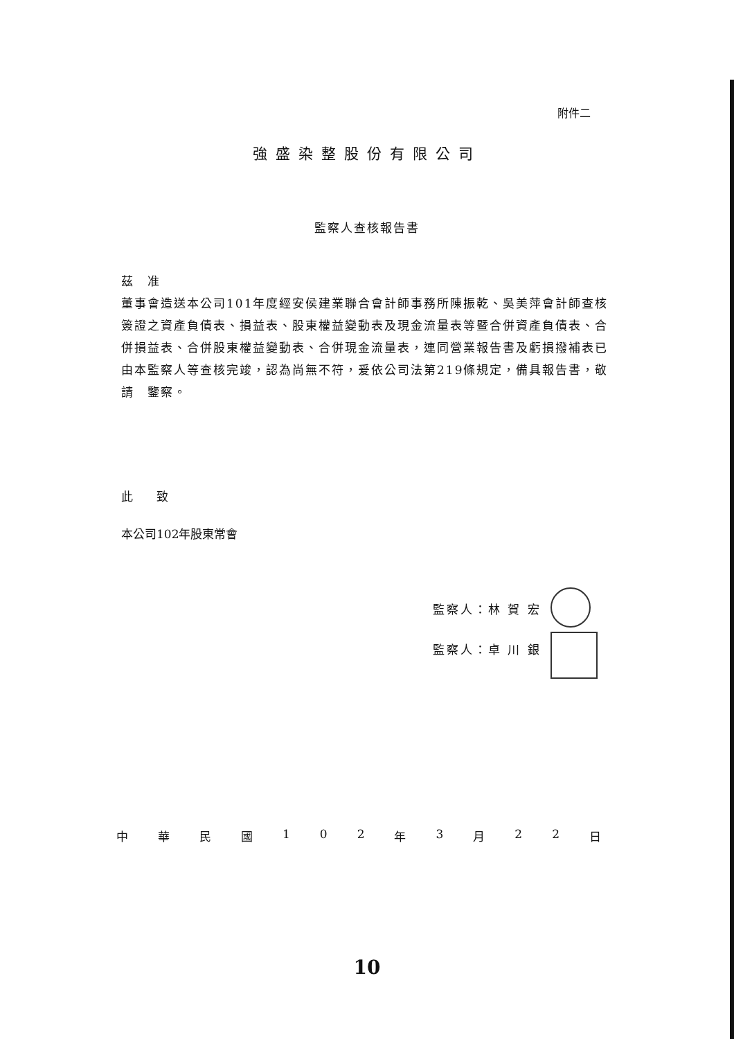附件二
強盛染整股份有限公司
監察人查核報告書
茲　准
董事會造送本公司101年度經安侯建業聯合會計師事務所陳振乾、吳美萍會計師查核簽證之資產負債表、損益表、股東權益變動表及現金流量表等暨合併資產負債表、合併損益表、合併股東權益變動表、合併現金流量表，連同營業報告書及虧損撥補表已由本監察人等查核完竣，認為尚無不符，爰依公司法第219條規定，備具報告書，敬請　鑒察。
此　　致
本公司102年股東常會
監察人：林 賀 宏
監察人：卓 川 銀
中華民國 102 年 3 月 22 日
10